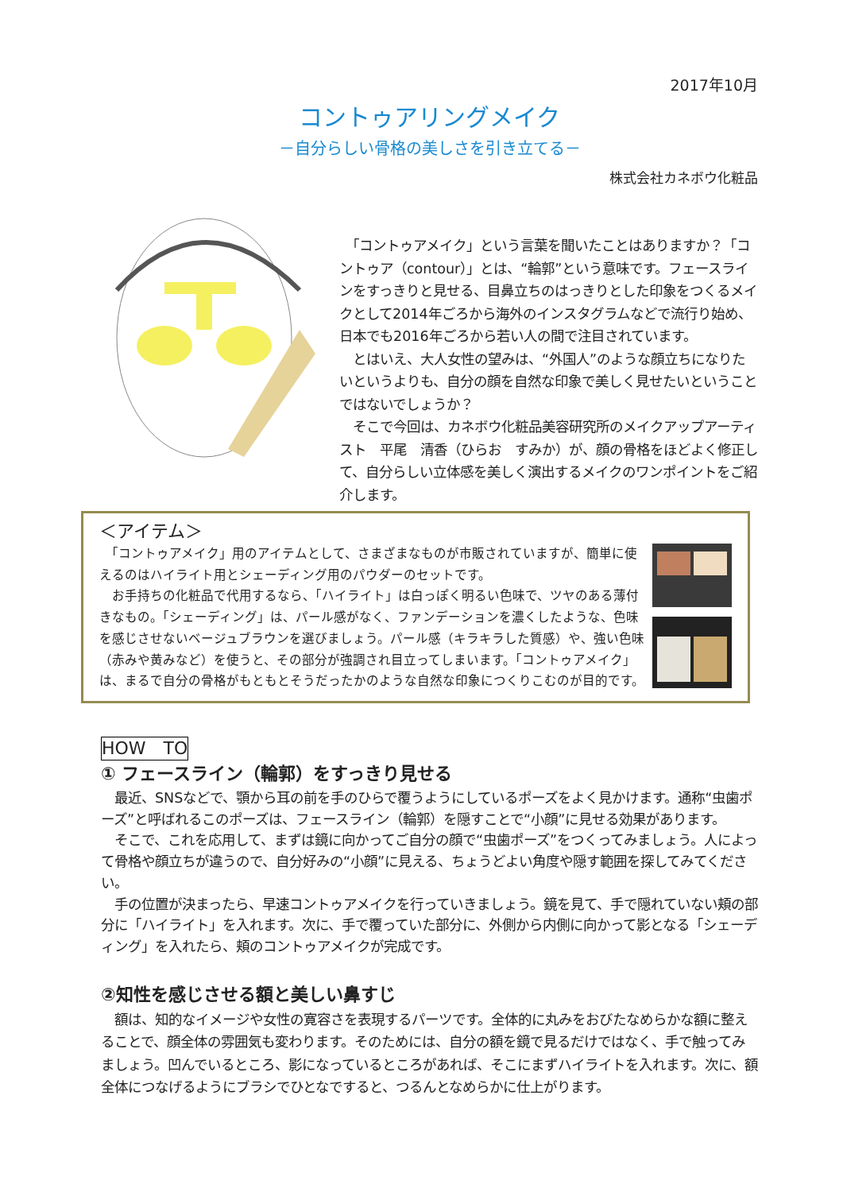2017年10月
コントゥアリングメイク
－自分らしい骨格の美しさを引き立てる－
株式会社カネボウ化粧品
　「コントゥアメイク」という言葉を聞いたことはありますか？「コントゥア（contour）」とは、“輪郭”という意味です。フェースラインをすっきりと見せる、目鼻立ちのはっきりとした印象をつくるメイクとして2014年ごろから海外のインスタグラムなどで流行り始め、日本でも2016年ごろから若い人の間で注目されています。
　とはいえ、大人女性の望みは、“外国人”のような顔立ちになりたいというよりも、自分の顔を自然な印象で美しく見せたいということではないでしょうか？
　そこで今回は、カネボウ化粧品美容研究所のメイクアップアーティスト　平尾　清香（ひらお　すみか）が、顔の骨格をほどよく修正して、自分らしい立体感を美しく演出するメイクのワンポイントをご紹介します。
＜アイテム＞
　「コントゥアメイク」用のアイテムとして、さまざまなものが市販されていますが、簡単に使えるのはハイライト用とシェーディング用のパウダーのセットです。
　お手持ちの化粧品で代用するなら、「ハイライト」は白っぽく明るい色味で、ツヤのある薄付きなもの。「シェーディング」は、パール感がなく、ファンデーションを濃くしたような、色味を感じさせないベージュブラウンを選びましょう。パール感（キラキラした質感）や、強い色味（赤みや黄みなど）を使うと、その部分が強調され目立ってしまいます。「コントゥアメイク」は、まるで自分の骨格がもともとそうだったかのような自然な印象につくりこむのが目的です。
HOW　TO
① フェースライン（輪郭）をすっきり見せる
　最近、SNSなどで、顎から耳の前を手のひらで覆うようにしているポーズをよく見かけます。通称“虫歯ポーズ”と呼ばれるこのポーズは、フェースライン（輪郭）を隠すことで“小顔”に見せる効果があります。
　そこで、これを応用して、まずは鏡に向かってご自分の顔で“虫歯ポーズ”をつくってみましょう。人によって骨格や顔立ちが違うので、自分好みの“小顔”に見える、ちょうどよい角度や隠す範囲を探してみてください。
　手の位置が決まったら、早速コントゥアメイクを行っていきましょう。鏡を見て、手で隠れていない頬の部分に「ハイライト」を入れます。次に、手で覆っていた部分に、外側から内側に向かって影となる「シェーディング」を入れたら、頬のコントゥアメイクが完成です。
②知性を感じさせる額と美しい鼻すじ
　額は、知的なイメージや女性の寛容さを表現するパーツです。全体的に丸みをおびたなめらかな額に整えることで、顔全体の雰囲気も変わります。そのためには、自分の額を鏡で見るだけではなく、手で触ってみましょう。凹んでいるところ、影になっているところがあれば、そこにまずハイライトを入れます。次に、額全体につなげるようにブラシでひとなですると、つるんとなめらかに仕上がります。